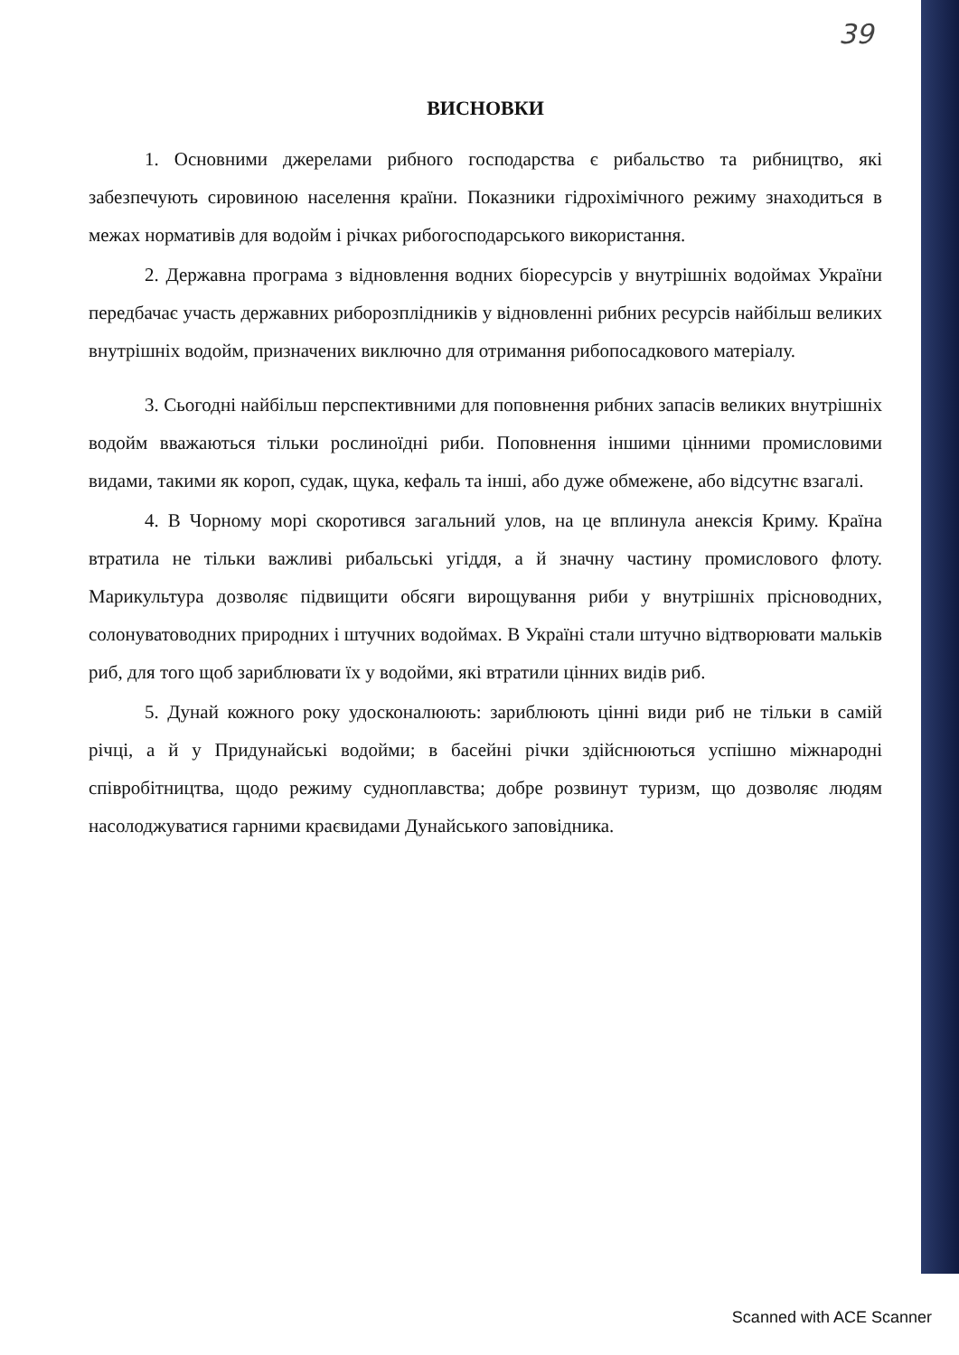39
ВИСНОВКИ
1. Основними джерелами рибного господарства є рибальство та рибництво, які забезпечують сировиною населення країни. Показники гідрохімічного режиму знаходиться в межах нормативів для водойм і річках рибогосподарського використання.
2. Державна програма з відновлення водних біоресурсів у внутрішніх водоймах України передбачає участь державних риборозплідників у відновленні рибних ресурсів найбільш великих внутрішніх водойм, призначених виключно для отримання рибопосадкового матеріалу.
3. Сьогодні найбільш перспективними для поповнення рибних запасів великих внутрішніх водойм вважаються тільки рослиноїдні риби. Поповнення іншими цінними промисловими видами, такими як короп, судак, щука, кефаль та інші, або дуже обмежене, або відсутнє взагалі.
4. В Чорному морі скоротився загальний улов, на це вплинула анексія Криму. Країна втратила не тільки важливі рибальські угіддя, а й значну частину промислового флоту. Марикультура дозволяє підвищити обсяги вирощування риби у внутрішніх прісноводних, солонуватоводних природних і штучних водоймах. В Україні стали штучно відтворювати мальків риб, для того щоб зариблювати їх у водойми, які втратили цінних видів риб.
5. Дунай кожного року удосконалюють: зариблюють цінні види риб не тільки в самій річці, а й у Придунайські водойми; в басейні річки здійснюються успішно міжнародні співробітництва, щодо режиму судноплавства; добре розвинут туризм, що дозволяє людям насолоджуватися гарними краєвидами Дунайського заповідника.
Scanned with ACE Scanner